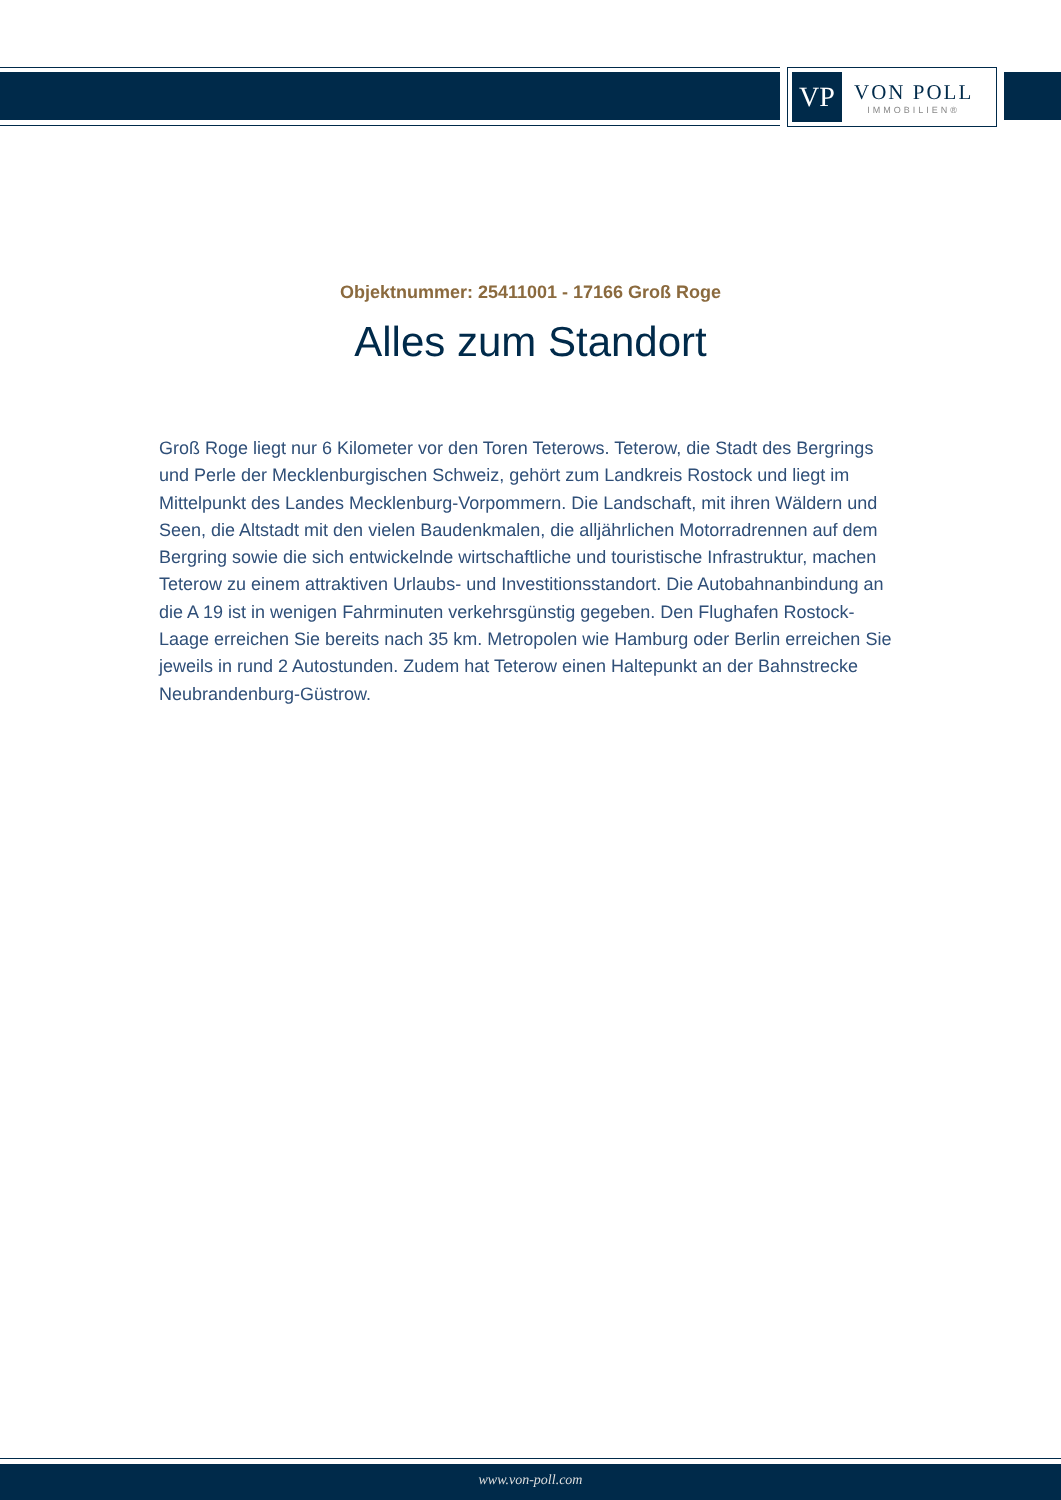VP
VON POLL
IMMOBILIEN®
Objektnummer: 25411001 - 17166 Groß Roge
Alles zum Standort
Groß Roge liegt nur 6 Kilometer vor den Toren Teterows. Teterow, die Stadt des Bergrings und Perle der Mecklenburgischen Schweiz, gehört zum Landkreis Rostock und liegt im Mittelpunkt des Landes Mecklenburg-Vorpommern. Die Landschaft, mit ihren Wäldern und Seen, die Altstadt mit den vielen Baudenkmalen, die alljährlichen Motorradrennen auf dem Bergring sowie die sich entwickelnde wirtschaftliche und touristische Infrastruktur, machen Teterow zu einem attraktiven Urlaubs- und Investitionsstandort. Die Autobahnanbindung an die A 19 ist in wenigen Fahrminuten verkehrsgünstig gegeben. Den Flughafen Rostock-Laage erreichen Sie bereits nach 35 km. Metropolen wie Hamburg oder Berlin erreichen Sie jeweils in rund 2 Autostunden. Zudem hat Teterow einen Haltepunkt an der Bahnstrecke Neubrandenburg-Güstrow.
www.von-poll.com